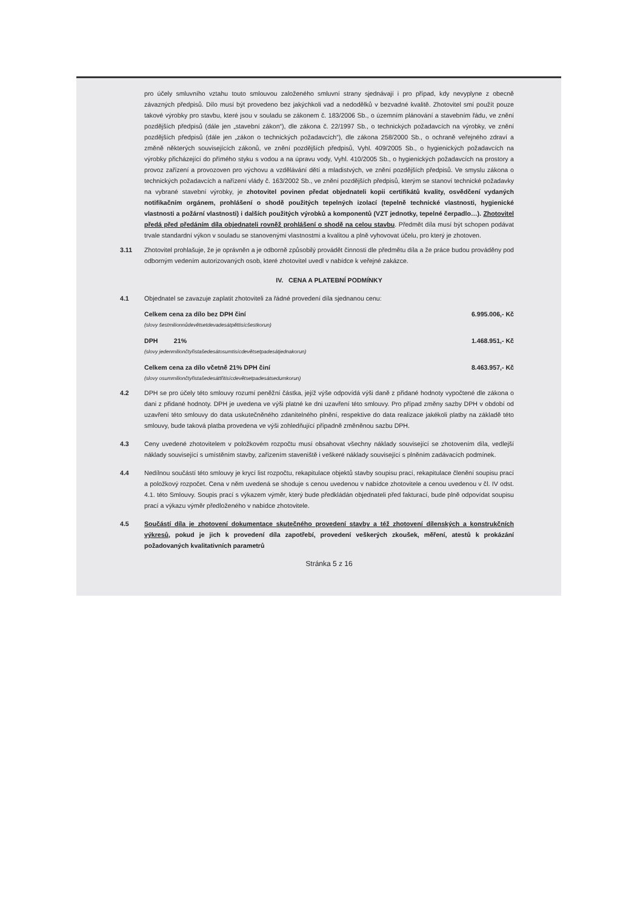pro účely smluvního vztahu touto smlouvou založeného smluvní strany sjednávají i pro případ, kdy nevyplyne z obecně závazných předpisů. Dílo musí být provedeno bez jakýchkoli vad a nedodělků v bezvadné kvalitě. Zhotovitel smí použít pouze takové výrobky pro stavbu, které jsou v souladu se zákonem č. 183/2006 Sb., o územním plánování a stavebním řádu, ve znění pozdějších předpisů (dále jen „stavební zákon“), dle zákona č. 22/1997 Sb., o technických požadavcích na výrobky, ve znění pozdějších předpisů (dále jen „zákon o technických požadavcích“), dle zákona 258/2000 Sb., o ochraně veřejného zdraví a změně některých souvisejících zákonů, ve znění pozdějších předpisů, Vyhl. 409/2005 Sb., o hygienických požadavcích na výrobky přicházející do přímého styku s vodou a na úpravu vody, Vyhl. 410/2005 Sb., o hygienických požadavcích na prostory a provoz zařízení a provozoven pro výchovu a vzdělávání dětí a mladistvých, ve znění pozdějších předpisů. Ve smyslu zákona o technických požadavcích a nařízení vlády č. 163/2002 Sb., ve znění pozdějších předpisů, kterým se stanoví technické požadavky na vybrané stavební výrobky, je zhotovitel povinen předat objednateli kopii certifikátů kvality, osvědčení vydaných notifikačním orgánem, prohlášení o shodě použitých tepelných izolací (tepelně technické vlastnosti, hygienické vlastnosti a požární vlastnosti) i dalších použitých výrobků a komponentů (VZT jednotky, tepelné čerpadlo…). Zhotovitel předá před předáním díla objednateli rovněž prohlášení o shodě na celou stavbu. Předmět díla musí být schopen podávat trvale standardní výkon v souladu se stanovenými vlastnostmi a kvalitou a plně vyhovovat účelu, pro který je zhotoven.
3.11 Zhotovitel prohlašuje, že je oprávněn a je odborně způsobilý provádět činnosti dle předmětu díla a že práce budou prováděny pod odborným vedením autorizovaných osob, které zhotovitel uvedl v nabídce k veřejné zakázce.
IV. CENA A PLATEBNÍ PODMÍNKY
4.1 Objednatel se zavazuje zaplatit zhotoviteli za řádné provedení díla sjednanou cenu:
Celkem cena za dílo bez DPH činí 6.995.006,- Kč
(slovy šestmilionnůdevětsetdevadesátpěttisícšestkorun)
DPH 21% 1.468.951,- Kč
(slovy jedenmiliončtyřistašedesátosumtisícdevětsetpadesátjednakorun)
Celkem cena za dílo včetně 21% DPH činí 8.463.957,- Kč
(slovy osummiliončtyřistašedesáttřitisícdevětsetpadesátsedumkorun)
4.2 DPH se pro účely této smlouvy rozumí peněžní částka, jejíž výše odpovídá výši daně z přidané hodnoty vypočtené dle zákona o dani z přidané hodnoty. DPH je uvedena ve výši platné ke dni uzavření této smlouvy. Pro případ změny sazby DPH v období od uzavření této smlouvy do data uskutečněného zdanitelného plnění, respektive do data realizace jakékoli platby na základě této smlouvy, bude taková platba provedena ve výši zohledňující případně změněnou sazbu DPH.
4.3 Ceny uvedené zhotovitelem v položkovém rozpočtu musí obsahovat všechny náklady související se zhotovením díla, vedlejší náklady související s umístěním stavby, zařízením staveniště i veškeré náklady související s plněním zadávacích podmínek.
4.4 Nedílnou součástí této smlouvy je krycí list rozpočtu, rekapitulace objektů stavby soupisu prací, rekapitulace členění soupisu prací a položkový rozpočet. Cena v něm uvedená se shoduje s cenou uvedenou v nabídce zhotovitele a cenou uvedenou v čl. IV odst. 4.1. této Smlouvy. Soupis prací s výkazem výměr, který bude předkládán objednateli před fakturací, bude plně odpovídat soupisu prací a výkazu výměr předloženého v nabídce zhotovitele.
4.5 Součástí díla je zhotovení dokumentace skutečného provedení stavby a též zhotovení dílenských a konstrukčních výkresů, pokud je jich k provedení díla zapotřebí, provedení veškerých zkoušek, měření, atestů k prokázání požadovaných kvalitativních parametrů
Stránka 5 z 16